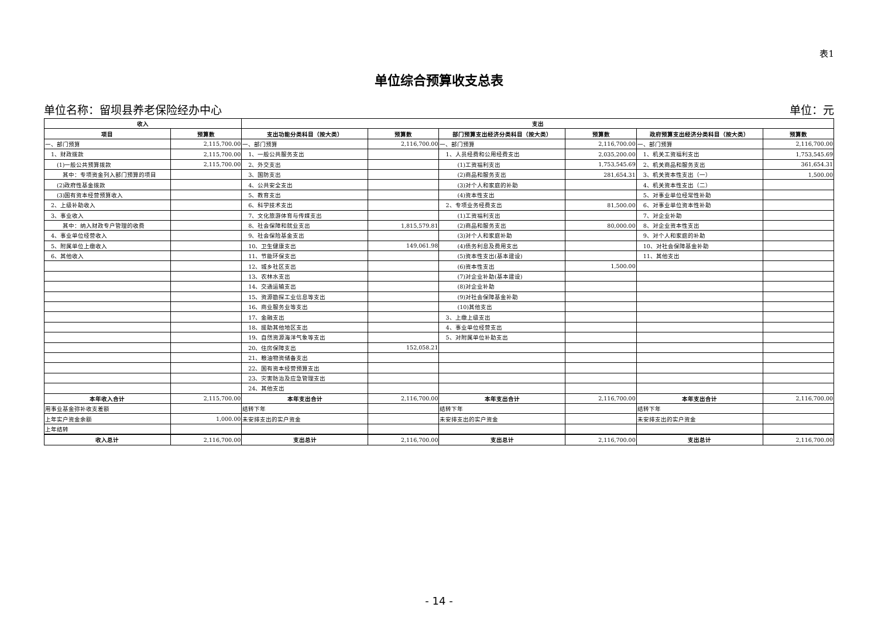表1
单位综合预算收支总表
单位名称：留坝县养老保险经办中心 单位：元
| 收入 | | 支出 | | | | | |
| --- | --- | --- | --- | --- | --- | --- | --- |
| 项目 | 预算数 | 支出功能分类科目（按大类） | 预算数 | 部门预算支出经济分类科目（按大类） | 预算数 | 政府预算支出经济分类科目（按大类） | 预算数 |
| 一、部门预算 | 2,115,700.00 | 一、部门预算 | 2,116,700.00 | 一、部门预算 | 2,116,700.00 | 一、部门预算 | 2,116,700.00 |
| 1、财政拨款 | 2,115,700.00 | 1、一般公共服务支出 | | 1、人员经费和公用经费支出 | 2,035,200.00 | 1、机关工资福利支出 | 1,753,545.69 |
| (1)一般公共预算拨款 | 2,115,700.00 | 2、外交支出 | | (1)工资福利支出 | 1,753,545.69 | 2、机关商品和服务支出 | 361,654.31 |
| 其中：专项资金列入部门预算的项目 | | 3、国防支出 | | (2)商品和服务支出 | 281,654.31 | 3、机关资本性支出（一） | 1,500.00 |
| (2)政府性基金拨款 | | 4、公共安全支出 | | (3)对个人和家庭的补助 | | 4、机关资本性支出（二） | |
| (3)国有资本经营预算收入 | | 5、教育支出 | | (4)资本性支出 | | 5、对事业单位经常性补助 | |
| 2、上级补助收入 | | 6、科学技术支出 | | 2、专项业务经费支出 | 81,500.00 | 6、对事业单位资本性补助 | |
| 3、事业收入 | | 7、文化旅游体育与传媒支出 | | (1)工资福利支出 | | 7、对企业补助 | |
| 其中：纳入财政专户管理的收费 | | 8、社会保障和就业支出 | 1,815,579.81 | (2)商品和服务支出 | 80,000.00 | 8、对企业资本性支出 | |
| 4、事业单位经营收入 | | 9、社会保险基金支出 | | (3)对个人和家庭补助 | | 9、对个人和家庭的补助 | |
| 5、附属单位上缴收入 | | 10、卫生健康支出 | 149,061.98 | (4)债务利息及费用支出 | | 10、对社会保障基金补助 | |
| 6、其他收入 | | 11、节能环保支出 | | (5)资本性支出(基本建设) | | 11、其他支出 | |
| | | 12、城乡社区支出 | | (6)资本性支出 | 1,500.00 | | |
| | | 13、农林水支出 | | (7)对企业补助(基本建设) | | | |
| | | 14、交通运输支出 | | (8)对企业补助 | | | |
| | | 15、资源勘探工业信息等支出 | | (9)对社会保障基金补助 | | | |
| | | 16、商业服务业等支出 | | (10)其他支出 | | | |
| | | 17、金融支出 | | 3、上缴上级支出 | | | |
| | | 18、援助其他地区支出 | | 4、事业单位经营支出 | | | |
| | | 19、自然资源海洋气象等支出 | | 5、对附属单位补助支出 | | | |
| | | 20、住房保障支出 | 152,058.21 | | | | |
| | | 21、粮油物资储备支出 | | | | | |
| | | 22、国有资本经营预算支出 | | | | | |
| | | 23、灾害防治及应急管理支出 | | | | | |
| | | 24、其他支出 | | | | | |
| 本年收入合计 | 2,115,700.00 | 本年支出合计 | 2,116,700.00 | 本年支出合计 | 2,116,700.00 | 本年支出合计 | 2,116,700.00 |
| 用事业基金弥补收支差额 | | 结转下年 | | 结转下年 | | 结转下年 | |
| 上年实户资金余额 | 1,000.00 | 未安排支出的实户资金 | | 未安排支出的实户资金 | | 未安排支出的实户资金 | |
| 上年结转 | | | | | | | |
| 收入总计 | 2,116,700.00 | 支出总计 | 2,116,700.00 | 支出总计 | 2,116,700.00 | 支出总计 | 2,116,700.00 |
- 14 -